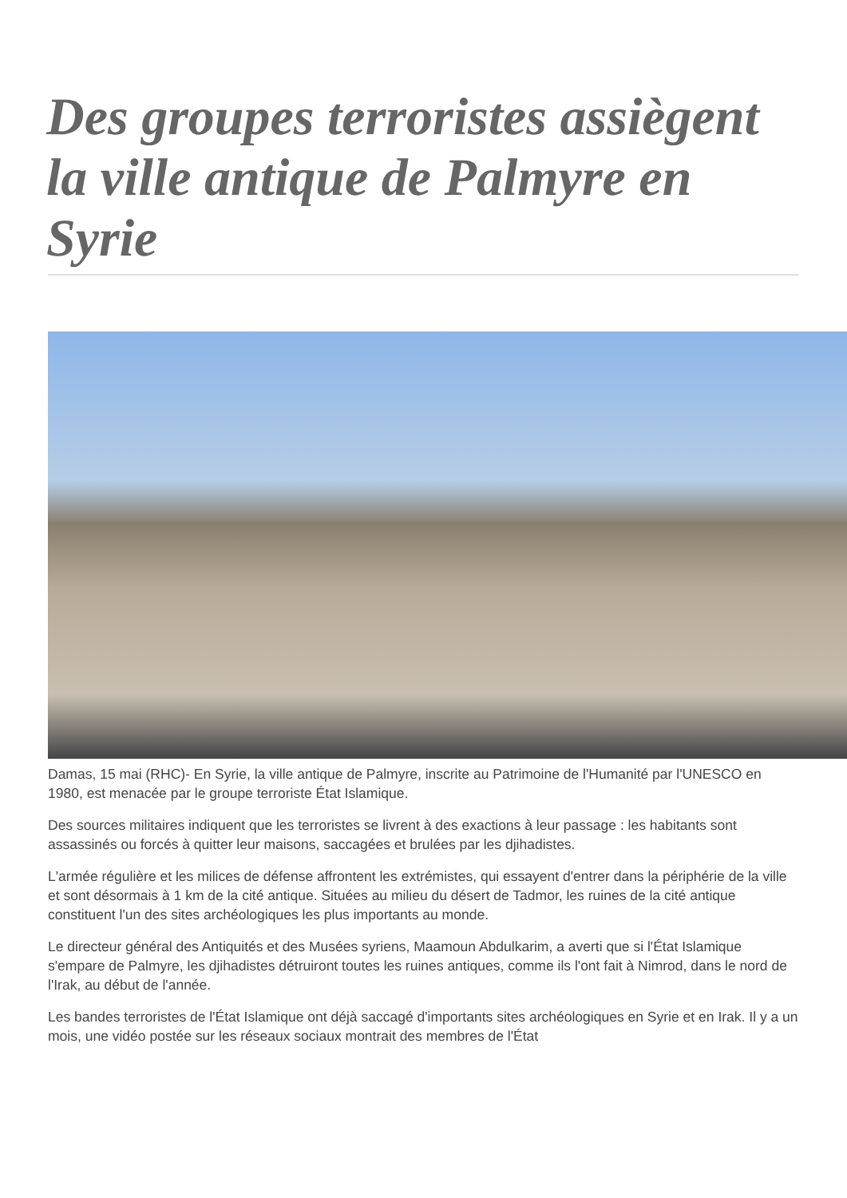Des groupes terroristes assiègent la ville antique de Palmyre en Syrie
Damas, 15 mai (RHC)- En Syrie, la ville antique de Palmyre, inscrite au Patrimoine de l'Humanité par l'UNESCO en 1980, est menacée par le groupe terroriste État Islamique.
Des sources militaires indiquent que les terroristes se livrent à des exactions à leur passage : les habitants sont assassinés ou forcés à quitter leur maisons, saccagées et brulées par les djihadistes.
L'armée régulière et les milices de défense affrontent les extrémistes, qui essayent d'entrer dans la périphérie de la ville et sont désormais à 1 km de la cité antique. Situées au milieu du désert de Tadmor, les ruines de la cité antique constituent l'un des sites archéologiques les plus importants au monde.
Le directeur général des Antiquités et des Musées syriens, Maamoun Abdulkarim, a averti que si l'État Islamique s'empare de Palmyre, les djihadistes détruiront toutes les ruines antiques, comme ils l'ont fait à Nimrod, dans le nord de l'Irak, au début de l'année.
Les bandes terroristes de l'État Islamique ont déjà saccagé d'importants sites archéologiques en Syrie et en Irak. Il y a un mois, une vidéo postée sur les réseaux sociaux montrait des membres de l'État